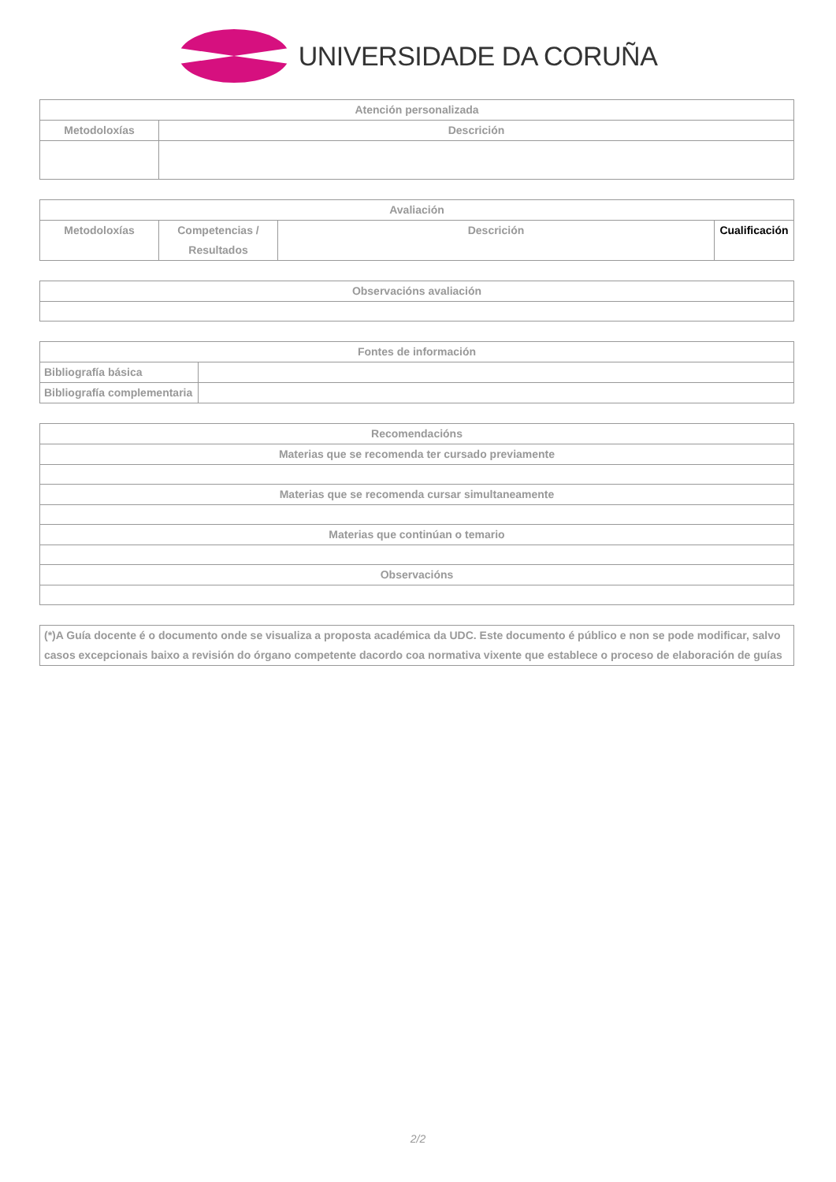UNIVERSIDADE DA CORUÑA
| Atención personalizada | |
| --- | --- |
| Metodoloxías | Descrición |
| Avaliación | | | |
| --- | --- | --- | --- |
| Metodoloxías | Competencias / Resultados | Descrición | Cualificación |
| Observacións avaliación |
| --- |
| Fontes de información | |
| --- | --- |
| Bibliografía básica | |
| Bibliografía complementaria | |
| Recomendacións |
| --- |
| Materias que se recomenda ter cursado previamente |
| Materias que se recomenda cursar simultaneamente |
| Materias que continúan o temario |
| Observacións |
| (*)A Guía docente é o documento onde se visualiza a proposta académica da UDC. Este documento é público e non se pode modificar, salvo casos excepcionais baixo a revisión do órgano competente dacordo coa normativa vixente que establece o proceso de elaboración de guías |
2/2